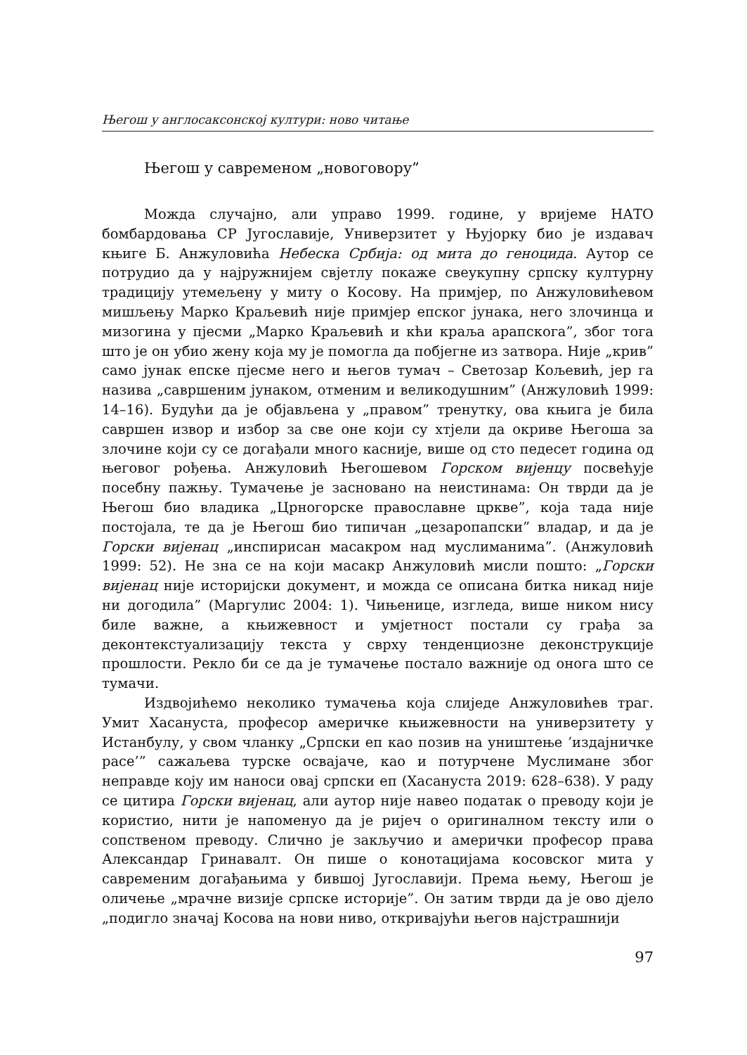Његош у англосаксонској култури: ново читање
Његош у савременом „новоговору”
Можда случајно, али управо 1999. године, у вријеме НАТО бомбардовања СР Југославије, Универзитет у Њујорку био је издавач књиге Б. Анжуловића Небеска Србија: од мита до геноцида. Аутор се потрудио да у најружнијем свјетлу покаже свеукупну српску културну традицију утемељену у миту о Косову. На примјер, по Анжуловићевом мишљењу Марко Краљевић није примјер епског јунака, него злочинца и мизогина у пјесми „Марко Краљевић и кћи краља арапскога”, због тога што је он убио жену која му је помогла да побјегне из затвора. Није „крив” само јунак епске пјесме него и његов тумач – Светозар Кољевић, јер га назива „савршеним јунаком, отменим и великодушним” (Анжуловић 1999: 14–16). Будући да је објављена у „правом” тренутку, ова књига је била савршен извор и избор за све оне који су хтјели да окриве Његоша за злочине који су се догађали много касније, више од сто педесет година од његовог рођења. Анжуловић Његошевом Горском вијенцу посвећује посебну пажњу. Тумачење је засновано на неистинама: Он тврди да је Његош био владика „Црногорске православне цркве”, која тада није постојала, те да је Његош био типичан „цезаропапски” владар, и да је Горски вијенац „инспирисан масакром над муслиманима”. (Анжуловић 1999: 52). Не зна се на који масакр Анжуловић мисли пошто: „Горски вијенац није историјски документ, и можда се описана битка никад није ни догодила” (Маргулис 2004: 1). Чињенице, изгледа, више ником нису биле важне, а књижевност и умјетност постали су грађа за деконтекстуализацију текста у сврху тенденциозне деконструкције прошлости. Рекло би се да је тумачење постало важније од онога што се тумачи.
Издвојићемо неколико тумачења која слиједе Анжуловићев траг. Умит Хасануста, професор америчке књижевности на универзитету у Истанбулу, у свом чланку „Српски еп као позив на уништење ’издајничке расе’” сажаљева турске освајаче, као и потурчене Муслимане због неправде коју им наноси овај српски еп (Хасануста 2019: 628–638). У раду се цитира Горски вијенац, али аутор није навео податак о преводу који је користио, нити је напоменуо да је ријеч о оригиналном тексту или о сопственом преводу. Слично је закључио и амерички професор права Александар Гринавалт. Он пише о конотацијама косовског мита у савременим догађањима у бившој Југославији. Према њему, Његош је оличење „мрачне визије српске историје”. Он затим тврди да је ово дјело „подигло значај Косова на нови ниво, откривајући његов најстрашнији
97